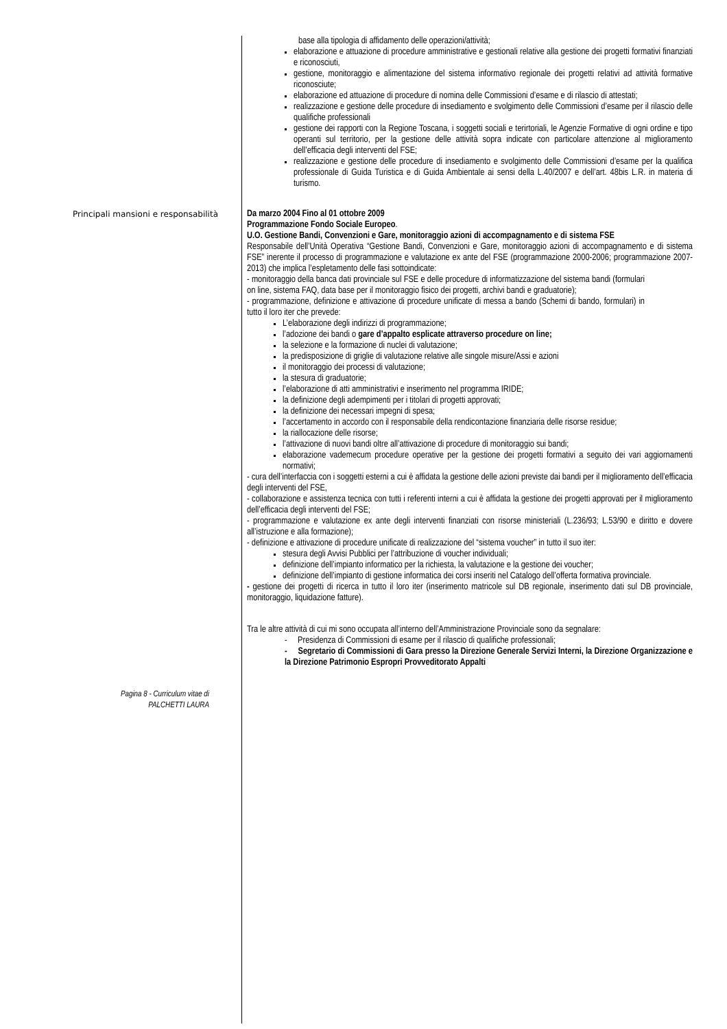base alla tipologia di affidamento delle operazioni/attività;
elaborazione e attuazione di procedure amministrative e gestionali relative alla gestione dei progetti formativi finanziati e riconosciuti,
gestione, monitoraggio e alimentazione del sistema informativo regionale dei progetti relativi ad attività formative riconosciute;
elaborazione ed attuazione di procedure di nomina delle Commissioni d’esame e di rilascio di attestati;
realizzazione e gestione delle procedure di insediamento e svolgimento delle Commissioni d’esame per il rilascio delle qualifiche professionali
gestione dei rapporti con la Regione Toscana, i soggetti sociali e terirtoriali, le Agenzie Formative di ogni ordine e tipo operanti sul territorio, per la gestione delle attività sopra indicate con particolare attenzione al miglioramento dell’efficacia degli interventi del FSE;
realizzazione e gestione delle procedure di insediamento e svolgimento delle Commissioni d’esame per la qualifica professionale di Guida Turistica e di Guida Ambientale ai sensi della L.40/2007 e dell’art. 48bis L.R. in materia di turismo.
Principali mansioni e responsabilità Da marzo 2004 Fino al 01 ottobre 2009
Programmazione Fondo Sociale Europeo.
U.O. Gestione Bandi, Convenzioni e Gare, monitoraggio azioni di accompagnamento e di sistema FSE
Responsabile dell’Unità Operativa “Gestione Bandi, Convenzioni e Gare, monitoraggio azioni di accompagnamento e di sistema FSE” inerente il processo di programmazione e valutazione ex ante del FSE (programmazione 2000-2006; programmazione 2007-2013) che implica l’espletamento delle fasi sottoindicate:
- monitoraggio della banca dati provinciale sul FSE e delle procedure di informatizzazione del sistema bandi (formulari on line, sistema FAQ, data base per il monitoraggio fisico dei progetti, archivi bandi e graduatorie);
- programmazione, definizione e attivazione di procedure unificate di messa a bando (Schemi di bando, formulari) in tutto il loro iter che prevede:
L’elaborazione degli indirizzi di programmazione;
l’adozione dei bandi o gare d’appalto esplicate attraverso procedure on line;
la selezione e la formazione di nuclei di valutazione;
la predisposizione di griglie di valutazione relative alle singole misure/Assi e azioni
il monitoraggio dei processi di valutazione;
la stesura di graduatorie;
l’elaborazione di atti amministrativi e inserimento nel programma IRIDE;
la definizione degli adempimenti per i titolari di progetti approvati;
la definizione dei necessari impegni di spesa;
l’accertamento in accordo con il responsabile della rendicontazione finanziaria delle risorse residue;
la riallocazione delle risorse;
l’attivazione di nuovi bandi oltre all’attivazione di procedure di monitoraggio sui bandi;
elaborazione vademecum procedure operative per la gestione dei progetti formativi a seguito dei vari aggiornamenti normativi;
- cura dell’interfaccia con i soggetti esterni a cui è affidata la gestione delle azioni previste dai bandi per il miglioramento dell’efficacia degli interventi del FSE,
- collaborazione e assistenza tecnica con tutti i referenti interni a cui è affidata la gestione dei progetti approvati per il miglioramento dell’efficacia degli interventi del FSE;
- programmazione e valutazione ex ante degli interventi finanziati con risorse ministeriali (L.236/93; L.53/90 e diritto e dovere all’istruzione e alla formazione);
- definizione e attivazione di procedure unificate di realizzazione del “sistema voucher” in tutto il suo iter:
stesura degli Avvisi Pubblici per l’attribuzione di voucher individuali;
definizione dell’impianto informatico per la richiesta, la valutazione e la gestione dei voucher;
definizione dell’impianto di gestione informatica dei corsi inseriti nel Catalogo dell’offerta formativa provinciale.
- gestione dei progetti di ricerca in tutto il loro iter (inserimento matricole sul DB regionale, inserimento dati sul DB provinciale, monitoraggio, liquidazione fatture).
Tra le altre attività di cui mi sono occupata all’interno dell’Amministrazione Provinciale sono da segnalare:
- Presidenza di Commissioni di esame per il rilascio di qualifiche professionali;
- Segretario di Commissioni di Gara presso la Direzione Generale Servizi Interni, la Direzione Organizzazione e la Direzione Patrimonio Espropri Provveditorato Appalti
Pagina 8 - Curriculum vitae di
PALCHETTI LAURA